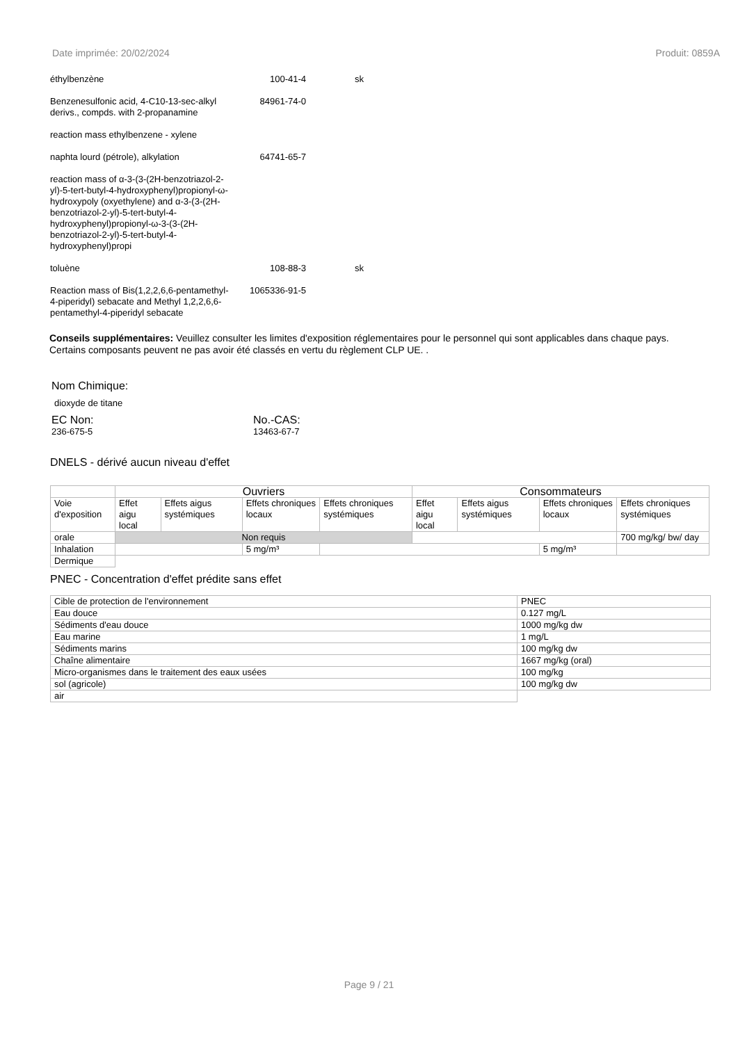Date imprimée: 20/02/2024 Produit: 0859A
| éthylbenzène | 100-41-4 | sk |
| Benzenesulfonic acid, 4-C10-13-sec-alkyl derivs., compds. with 2-propanamine | 84961-74-0 | |
| reaction mass ethylbenzene - xylene | | |
| naphta lourd (pétrole), alkylation | 64741-65-7 | |
| reaction mass of α-3-(3-(2H-benzotriazol-2-yl)-5-tert-butyl-4-hydroxyphenyl)propionyl-ω-hydroxypoly (oxyethylene) and α-3-(3-(2H-benzotriazol-2-yl)-5-tert-butyl-4-hydroxyphenyl)propionyl-ω-3-(3-(2H-benzotriazol-2-yl)-5-tert-butyl-4-hydroxyphenyl)propi | | |
| toluène | 108-88-3 | sk |
| Reaction mass of Bis(1,2,2,6,6-pentamethyl-4-piperidyl) sebacate and Methyl 1,2,2,6,6-pentamethyl-4-piperidyl sebacate | 1065336-91-5 | |
Conseils supplémentaires: Veuillez consulter les limites d'exposition réglementaires pour le personnel qui sont applicables dans chaque pays. Certains composants peuvent ne pas avoir été classés en vertu du règlement CLP UE. .
Nom Chimique:
dioxyde de titane
EC Non:
236-675-5
No.-CAS:
13463-67-7
DNELS - dérivé aucun niveau d'effet
| | Ouvriers | | | | Consommateurs | | | |
| --- | --- | --- | --- | --- | --- | --- | --- | --- |
| Voie d'exposition | Effet aigu local | Effets aigus systémiques | Effets chroniques locaux | Effets chroniques systémiques | Effet aigu local | Effets aigus systémiques | Effets chroniques locaux | Effets chroniques systémiques |
| orale | Non requis | | | | | | | 700 mg/kg/ bw/ day |
| Inhalation | | | 5 mg/m³ | | | | 5 mg/m³ | |
| Dermique | | | | | | | | |
PNEC - Concentration d'effet prédite sans effet
| Cible de protection de l'environnement | PNEC |
| Eau douce | 0.127 mg/L |
| Sédiments d'eau douce | 1000 mg/kg dw |
| Eau marine | 1 mg/L |
| Sédiments marins | 100 mg/kg dw |
| Chaîne alimentaire | 1667 mg/kg (oral) |
| Micro-organismes dans le traitement des eaux usées | 100 mg/kg |
| sol (agricole) | 100 mg/kg dw |
| air | |
Page 9 / 21